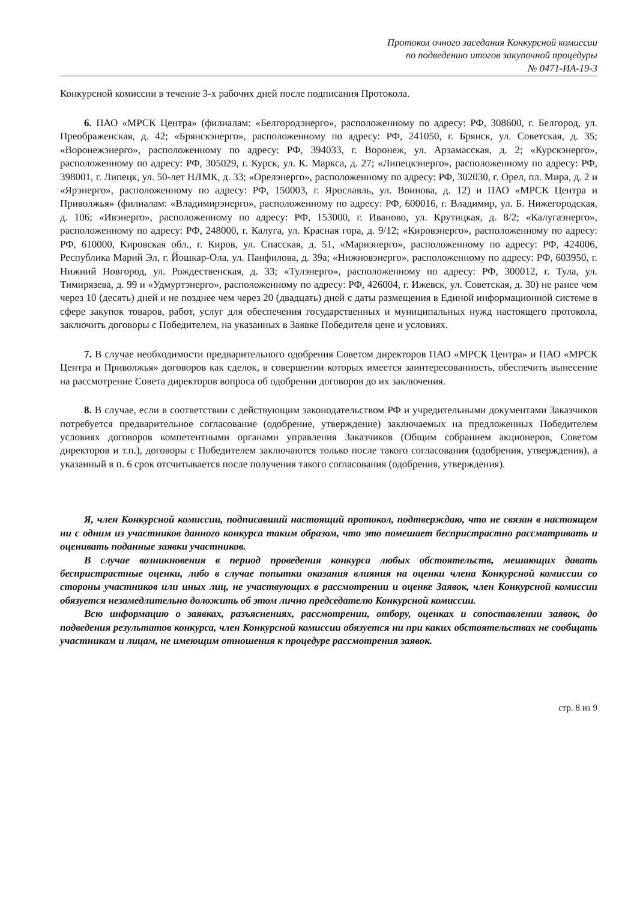Протокол очного заседания Конкурсной комиссии
по подведению итогов закупочной процедуры
№ 0471-ИА-19-3
Конкурсной комиссии в течение 3-х рабочих дней после подписания Протокола.
6. ПАО «МРСК Центра» (филиалам: «Белгородэнерго», расположенному по адресу: РФ, 308600, г. Белгород, ул. Преображенская, д. 42; «Брянскэнерго», расположенному по адресу: РФ, 241050, г. Брянск, ул. Советская, д. 35; «Воронежэнерго», расположенному по адресу: РФ, 394033, г. Воронеж, ул. Арзамасская, д. 2; «Курскэнерго», расположенному по адресу: РФ, 305029, г. Курск, ул. К. Маркса, д. 27; «Липецкэнерго», расположенному по адресу: РФ, 398001, г. Липецк, ул. 50-лет НЛМК, д. 33; «Орелэнерго», расположенному по адресу: РФ, 302030, г. Орел, пл. Мира, д. 2 и «Ярэнерго», расположенному по адресу: РФ, 150003, г. Ярославль, ул. Воинова, д. 12) и ПАО «МРСК Центра и Приволжья» (филиалам: «Владимирэнерго», расположенному по адресу: РФ, 600016, г. Владимир, ул. Б. Нижегородская, д. 106; «Ивэнерго», расположенному по адресу: РФ, 153000, г. Иваново, ул. Крутицкая, д. 8/2; «Калугаэнерго», расположенному по адресу: РФ, 248000, г. Калуга, ул. Красная гора, д. 9/12; «Кировэнерго», расположенному по адресу: РФ, 610000, Кировская обл., г. Киров, ул. Спасская, д. 51, «Мариэнерго», расположенному по адресу: РФ, 424006, Республика Марий Эл, г. Йошкар-Ола, ул. Панфилова, д. 39а; «Нижновэнерго», расположенному по адресу: РФ, 603950, г. Нижний Новгород, ул. Рождественская, д. 33; «Тулэнерго», расположенному по адресу: РФ, 300012, г. Тула, ул. Тимирязева, д. 99 и «Удмуртэнерго», расположенному по адресу: РФ, 426004, г. Ижевск, ул. Советская, д. 30) не ранее чем через 10 (десять) дней и не позднее чем через 20 (двадцать) дней с даты размещения в Единой информационной системе в сфере закупок товаров, работ, услуг для обеспечения государственных и муниципальных нужд настоящего протокола, заключить договоры с Победителем, на указанных в Заявке Победителя цене и условиях.
7. В случае необходимости предварительного одобрения Советом директоров ПАО «МРСК Центра» и ПАО «МРСК Центра и Приволжья» договоров как сделок, в совершении которых имеется заинтересованность, обеспечить вынесение на рассмотрение Совета директоров вопроса об одобрении договоров до их заключения.
8. В случае, если в соответствии с действующим законодательством РФ и учредительными документами Заказчиков потребуется предварительное согласование (одобрение, утверждение) заключаемых на предложенных Победителем условиях договоров компетентными органами управления Заказчиков (Общим собранием акционеров, Советом директоров и т.п.), договоры с Победителем заключаются только после такого согласования (одобрения, утверждения), а указанный в п. 6 срок отсчитывается после получения такого согласования (одобрения, утверждения).
Я, член Конкурсной комиссии, подписавший настоящий протокол, подтверждаю, что не связан в настоящем ни с одним из участников данного конкурса таким образом, что это помешает беспристрастно рассматривать и оценивать поданные заявки участников.
В случае возникновения в период проведения конкурса любых обстоятельств, мешающих давать беспристрастные оценки, либо в случае попытки оказания влияния на оценки члена Конкурсной комиссии со стороны участников или иных лиц, не участвующих в рассмотрении и оценке Заявок, член Конкурсной комиссии обязуется незамедлительно доложить об этом лично председателю Конкурсной комиссии.
Всю информацию о заявках, разъяснениях, рассмотрении, отбору, оценках и сопоставлении заявок, до подведения результатов конкурса, член Конкурсной комиссии обязуется ни при каких обстоятельствах не сообщать участникам и лицам, не имеющим отношения к процедуре рассмотрения заявок.
стр. 8 из 9